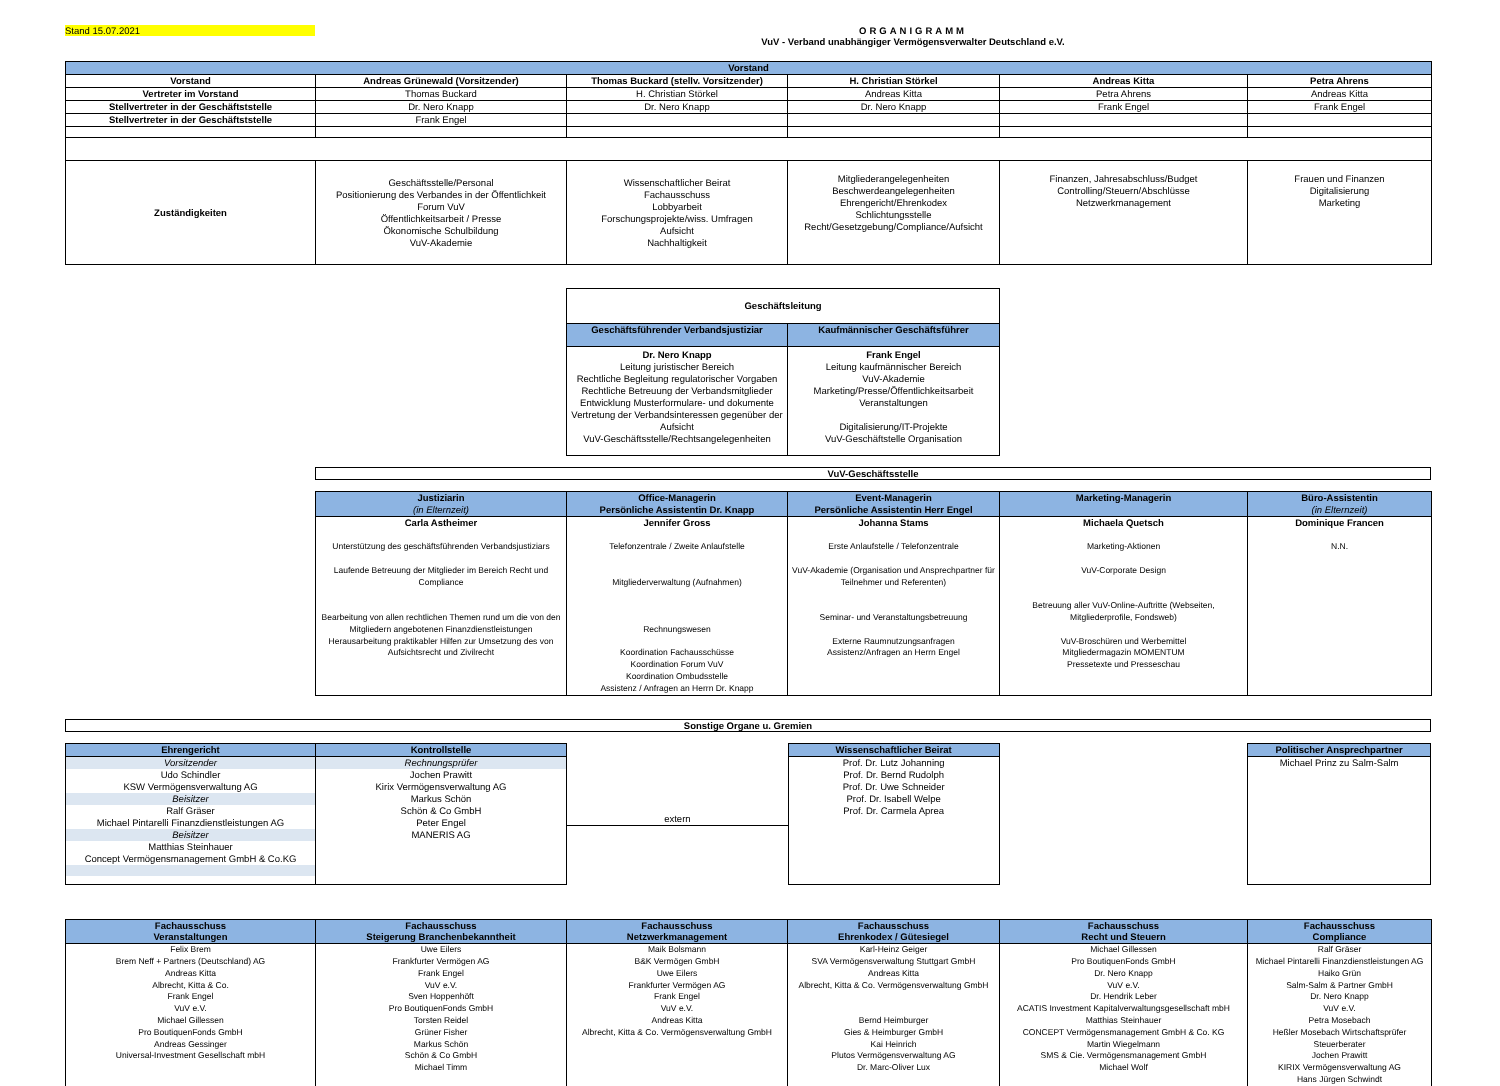Stand 15.07.2021
ORGANIGRAMM
VuV - Verband unabhängiger Vermögensverwalter Deutschland e.V.
| Vorstand | | | | | |
| Vorstand | Andreas Grünewald (Vorsitzender) | Thomas Buckard (stellv. Vorsitzender) | H. Christian Störkel | Andreas Kitta | Petra Ahrens |
| Vertreter im Vorstand | Thomas Buckard | H. Christian Störkel | Andreas Kitta | Petra Ahrens | Andreas Kitta |
| Stellvertreter in der Geschäftststelle | Dr. Nero Knapp | Dr. Nero Knapp | Dr. Nero Knapp | Frank Engel | Frank Engel |
| Stellvertreter in der Geschäftststelle | Frank Engel | | | | |
| Zuständigkeiten | Geschäftsstelle/Personal Positionierung des Verbandes in der Öffentlichkeit Forum VuV Öffentlichkeitsarbeit / Presse Ökonomische Schulbildung VuV-Akademie | Wissenschaftlicher Beirat Fachausschuss Lobbyarbeit Forschungsprojekte/wiss. Umfragen Aufsicht Nachhaltigkeit | Mitgliederangelegenheiten Beschwerdeangelegenheiten Ehrengericht/Ehrenkodex Schlichtungsstelle Recht/Gesetzgebung/Compliance/Aufsicht | Finanzen, Jahresabschluss/Budget Controlling/Steuern/Abschlüsse Netzwerkmanagement | Frauen und Finanzen Digitalisierung Marketing |
| Geschäftsleitung | |
| --- | --- |
| Geschäftsführender Verbandsjustiziar | Kaufmännischer Geschäftsführer |
| Dr. Nero Knapp Leitung juristischer Bereich Rechtliche Begleitung regulatorischer Vorgaben Rechtliche Betreuung der Verbandsmitglieder Entwicklung Musterformulare- und dokumente Vertretung der Verbandsinteressen gegenüber der Aufsicht VuV-Geschäftsstelle/Rechtsangelegenheiten | Frank Engel Leitung kaufmännischer Bereich VuV-Akademie Marketing/Presse/Öffentlichkeitsarbeit Veranstaltungen Digitalisierung/IT-Projekte VuV-Geschäftstelle Organisation |
VuV-Geschäftsstelle
| Justiziarin (in Elternzeit) | Office-Managerin Persönliche Assistentin Dr. Knapp | Event-Managerin Persönliche Assistentin Herr Engel | Marketing-Managerin | Büro-Assistentin (in Elternzeit) |
| Carla Astheimer Unterstützung des geschäftsführenden Verbandsjustiziars Laufende Betreuung der Mitglieder im Bereich Recht und Compliance Bearbeitung von allen rechtlichen Themen rund um die von den Mitgliedern angebotenen Finanzdienstleistungen Herausarbeitung praktikabler Hilfen zur Umsetzung des von Aufsichtsrecht und Zivilrecht | Jennifer Gross Telefonzentrale / Zweite Anlaufstelle Mitgliederverwaltung (Aufnahmen) Rechnungswesen Koordination Fachausschüsse Koordination Forum VuV Koordination Ombudsstelle Assistenz / Anfragen an Herrn Dr. Knapp | Johanna Stams Erste Anlaufstelle / Telefonzentrale VuV-Akademie (Organisation und Ansprechpartner für Teilnehmer und Referenten) Seminar- und Veranstaltungsbetreuung Externe Raumnutzungsanfragen Assistenz/Anfragen an Herrn Engel | Michaela Quetsch Marketing-Aktionen VuV-Corporate Design Betreuung aller VuV-Online-Auftritte (Webseiten, Mitgliederprofile, Fondsweb) VuV-Broschüren und Werbemittel Mitgliedermagazin MOMENTUM Pressetexte und Presseschau | Dominique Francen N.N. |
Sonstige Organe u. Gremien
| Ehrengericht | Kontrollstelle |
| Vorsitzender Udo Schindler KSW Vermögensverwaltung AG Beisitzer Ralf Gräser Michael Pintarelli Finanzdienstleistungen AG Beisitzer Matthias Steinhauer Concept Vermögensmanagement GmbH & Co.KG | Rechnungsprüfer Jochen Prawitt Kirix Vermögensverwaltung AG Markus Schön Schön & Co GmbH Peter Engel MANERIS AG |
extern
| Wissenschaftlicher Beirat |
| Prof. Dr. Lutz Johanning Prof. Dr. Bernd Rudolph Prof. Dr. Uwe Schneider Prof. Dr. Isabell Welpe Prof. Dr. Carmela Aprea |
| Politischer Ansprechpartner |
| Michael Prinz zu Salm-Salm |
| Fachausschuss Veranstaltungen | Fachausschuss Steigerung Branchenbekanntheit | Fachausschuss Netzwerkmanagement | Fachausschuss Ehrenkodex / Gütesiegel | Fachausschuss Recht und Steuern | Fachausschuss Compliance |
| Felix Brem Brem Neff + Partners (Deutschland) AG Andreas Kitta Albrecht, Kitta & Co. Frank Engel VuV e.V. Michael Gillessen Pro BoutiquenFonds GmbH Andreas Gessinger Universal-Investment Gesellschaft mbH | Uwe Eilers Frankfurter Vermögen AG Frank Engel VuV e.V. Sven Hoppenhöft Pro BoutiquenFonds GmbH Torsten Reidel Grüner Fisher Markus Schön Schön & Co GmbH Michael Timm | Maik Bolsmann B&K Vermögen GmbH Uwe Eilers Frankfurter Vermögen AG Frank Engel VuV e.V. Andreas Kitta Albrecht, Kitta & Co. Vermögensverwaltung GmbH | Karl-Heinz Geiger SVA Vermögensverwaltung Stuttgart GmbH Andreas Kitta Albrecht, Kitta & Co. Vermögensverwaltung GmbH Bernd Heimburger Gies & Heimburger GmbH Kai Heinrich Plutos Vermögensverwaltung AG Dr. Marc-Oliver Lux | Michael Gillessen Pro BoutiquenFonds GmbH Dr. Nero Knapp VuV e.V. Dr. Hendrik Leber ACATIS Investment Kapitalverwaltungsgesellschaft mbH Matthias Steinhauer CONCEPT Vermögensmanagement GmbH & Co. KG Martin Wiegelmann SMS & Cie. Vermögensmanagement GmbH Michael Wolf | Ralf Gräser Michael Pintarelli Finanzdienstleistungen AG Haiko Grün Salm-Salm & Partner GmbH Dr. Nero Knapp VuV e.V. Petra Mosebach Heßler Mosebach Wirtschaftsprüfer Steuerberater Jochen Prawitt KIRIX Vermögensverwaltung AG Hans Jürgen Schwindt |